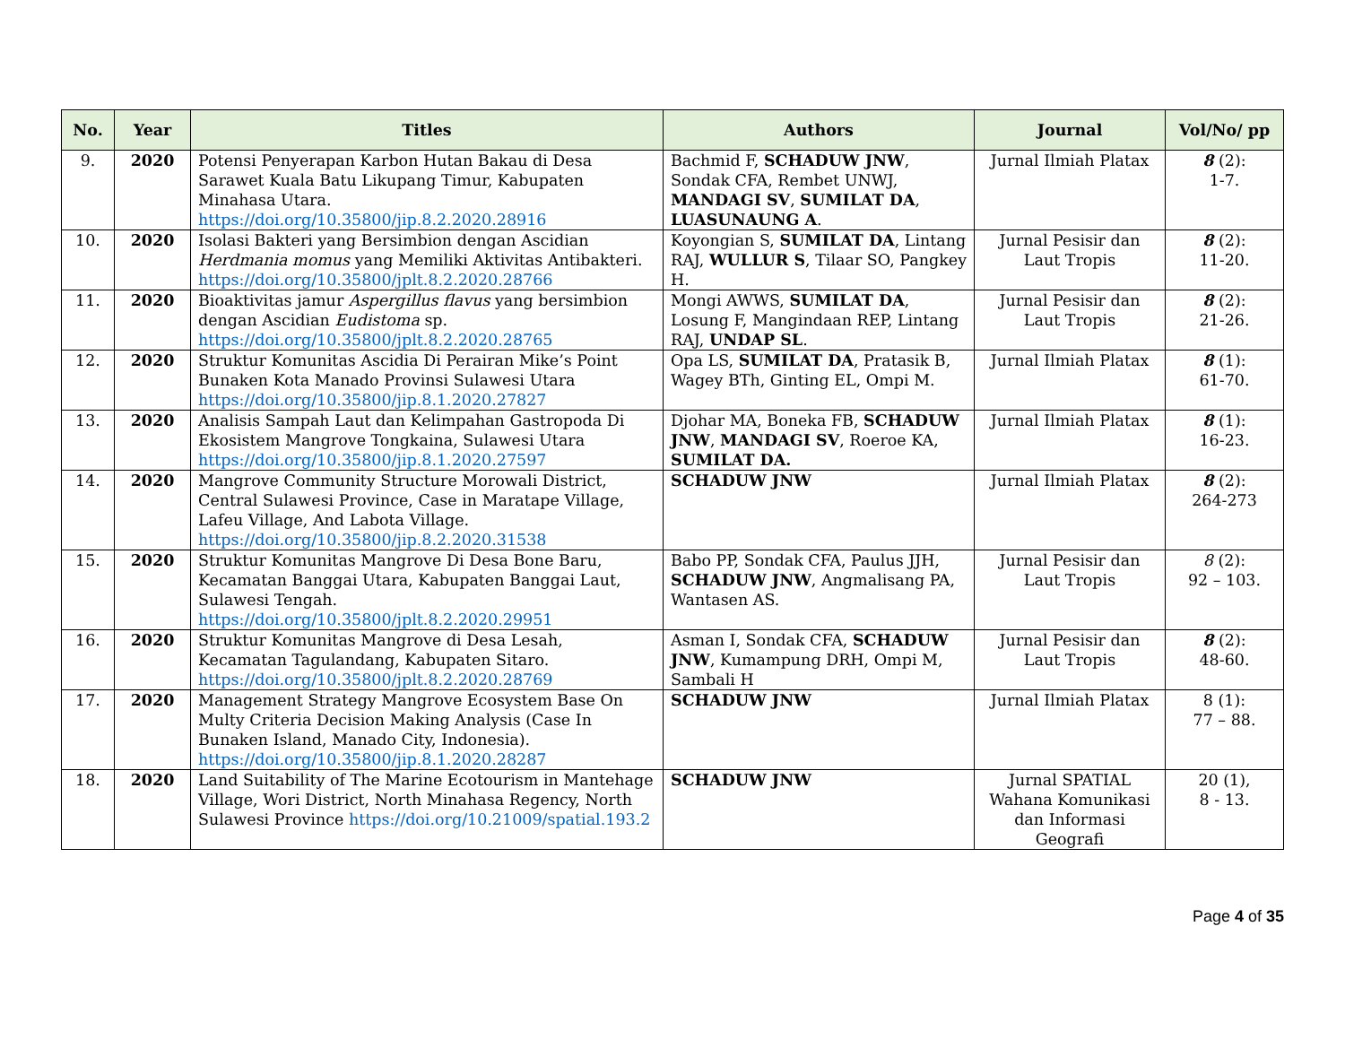| No. | Year | Titles | Authors | Journal | Vol/No/ pp |
| --- | --- | --- | --- | --- | --- |
| 9. | 2020 | Potensi Penyerapan Karbon Hutan Bakau di Desa Sarawet Kuala Batu Likupang Timur, Kabupaten Minahasa Utara. https://doi.org/10.35800/jip.8.2.2020.28916 | Bachmid F, SCHADUW JNW , Sondak CFA, Rembet UNWJ, MANDAGI SV , SUMILAT DA , LUASUNAUNG A . | Jurnal Ilmiah Platax | 8 (2): 1-7. |
| 10. | 2020 | Isolasi Bakteri yang Bersimbion dengan Ascidian Herdmania momus yang Memiliki Aktivitas Antibakteri. https://doi.org/10.35800/jplt.8.2.2020.28766 | Koyongian S, SUMILAT DA , Lintang RAJ, WULLUR S , Tilaar SO, Pangkey H. | Jurnal Pesisir dan Laut Tropis | 8 (2): 11-20. |
| 11. | 2020 | Bioaktivitas jamur Aspergillus flavus yang bersimbion dengan Ascidian Eudistoma sp. https://doi.org/10.35800/jplt.8.2.2020.28765 | Mongi AWWS, SUMILAT DA , Losung F, Mangindaan REP, Lintang RAJ, UNDAP SL . | Jurnal Pesisir dan Laut Tropis | 8 (2): 21-26. |
| 12. | 2020 | Struktur Komunitas Ascidia Di Perairan Mike’s Point Bunaken Kota Manado Provinsi Sulawesi Utara https://doi.org/10.35800/jip.8.1.2020.27827 | Opa LS, SUMILAT DA , Pratasik B, Wagey BTh, Ginting EL, Ompi M. | Jurnal Ilmiah Platax | 8 (1): 61-70. |
| 13. | 2020 | Analisis Sampah Laut dan Kelimpahan Gastropoda Di Ekosistem Mangrove Tongkaina, Sulawesi Utara https://doi.org/10.35800/jip.8.1.2020.27597 | Djohar MA, Boneka FB, SCHADUW JNW , MANDAGI SV , Roeroe KA, SUMILAT DA. | Jurnal Ilmiah Platax | 8 (1): 16-23. |
| 14. | 2020 | Mangrove Community Structure Morowali District, Central Sulawesi Province, Case in Maratape Village, Lafeu Village, And Labota Village. https://doi.org/10.35800/jip.8.2.2020.31538 | SCHADUW JNW | Jurnal Ilmiah Platax | 8 (2): 264-273 |
| 15. | 2020 | Struktur Komunitas Mangrove Di Desa Bone Baru, Kecamatan Banggai Utara, Kabupaten Banggai Laut, Sulawesi Tengah. https://doi.org/10.35800/jplt.8.2.2020.29951 | Babo PP, Sondak CFA, Paulus JJH, SCHADUW JNW , Angmalisang PA, Wantasen AS. | Jurnal Pesisir dan Laut Tropis | 8 (2): 92 – 103. |
| 16. | 2020 | Struktur Komunitas Mangrove di Desa Lesah, Kecamatan Tagulandang, Kabupaten Sitaro. https://doi.org/10.35800/jplt.8.2.2020.28769 | Asman I, Sondak CFA, SCHADUW JNW , Kumampung DRH, Ompi M, Sambali H | Jurnal Pesisir dan Laut Tropis | 8 (2): 48-60. |
| 17. | 2020 | Management Strategy Mangrove Ecosystem Base On Multy Criteria Decision Making Analysis (Case In Bunaken Island, Manado City, Indonesia). https://doi.org/10.35800/jip.8.1.2020.28287 | SCHADUW JNW | Jurnal Ilmiah Platax | 8 (1): 77 – 88. |
| 18. | 2020 | Land Suitability of The Marine Ecotourism in Mantehage Village, Wori District, North Minahasa Regency, North Sulawesi Province https://doi.org/10.21009/spatial.193.2 | SCHADUW JNW | Jurnal SPATIAL Wahana Komunikasi dan Informasi Geografi | 20 (1), 8 - 13. |
Page 4 of 35